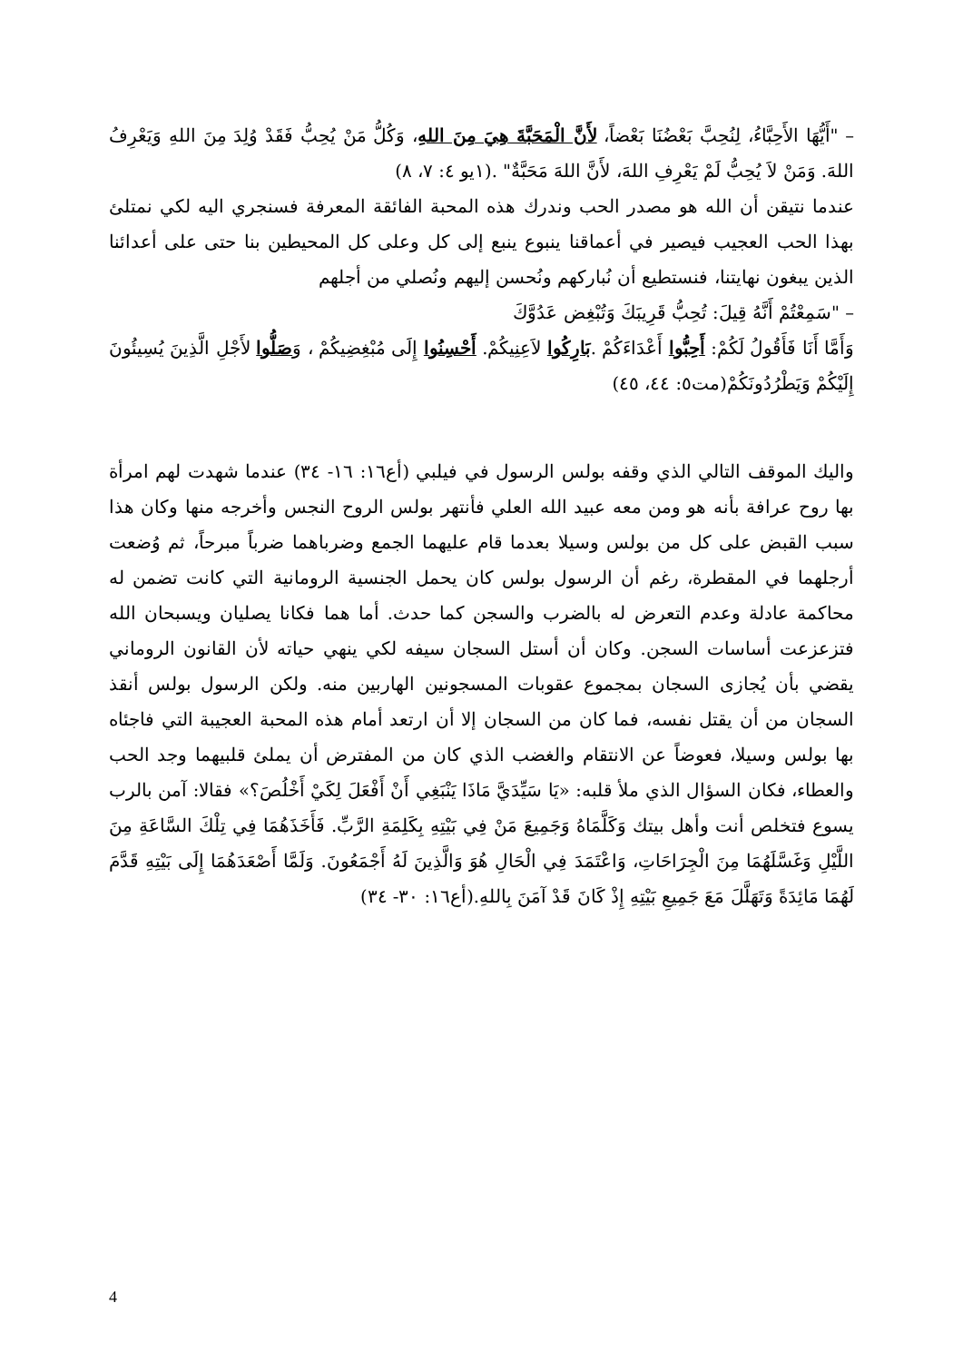– "أَيُّهَا الأَحِبَّاءُ، لِنُحِبَّ بَعْضُنَا بَعْضاً، لأَنَّ الْمَحَبَّةَ هِيَ مِنَ اللهِ، وَكُلُّ مَنْ يُحِبُّ فَقَدْ وُلِدَ مِنَ اللهِ وَيَعْرِفُ اللهَ. وَمَنْ لاَ يُحِبُّ لَمْ يَعْرِفِ اللهَ، لأَنَّ اللهَ مَحَبَّةٌ" .(١يو ٤: ٧، ٨)
عندما نتيقن أن الله هو مصدر الحب وندرك هذه المحبة الفائقة المعرفة فسنجري اليه لكي نمتلئ بهذا الحب العجيب فيصير في أعماقنا ينبوع ينبع إلى كل وعلى كل المحيطين بنا حتى على أعدائنا الذين يبغون نهايتنا، فنستطيع أن نُباركهم ونُحسن إليهم ونُصلي من أجلهم
– "سَمِعْتُمْ أَنَّهُ قِيلَ: تُحِبُّ قَرِيبَكَ وَتُبْغِض عَدُوَّكَ
وَأَمَّا أَنَا فَأَقُولُ لَكُمْ: أَحِبُّوا أَعْدَاءَكُمْ .بَارِكُوا لاَعِنِيكُمْ. أَحْسِنُوا إِلَى مُبْغِضِيكُمْ ، وَصَلُّوا لأَجْلِ الَّذِينَ يُسِيئُونَ إِلَيْكُمْ وَيَطْرُدُونَكُمْ(مت٥: ٤٤، ٤٥)
واليك الموقف التالي الذي وقفه بولس الرسول في فيلبي (أع١٦: ١٦- ٣٤) عندما شهدت لهم امرأة بها روح عرافة بأنه هو ومن معه عبيد الله العلي فأنتهر بولس الروح النجس وأخرجه منها وكان هذا سبب القبض على كل من بولس وسيلا بعدما قام عليهما الجمع وضرباهما ضرباً مبرحاً، ثم وُضعت أرجلهما في المقطرة، رغم أن الرسول بولس كان يحمل الجنسية الرومانية التي كانت تضمن له محاكمة عادلة وعدم التعرض له بالضرب والسجن كما حدث. أما هما فكانا يصليان ويسبحان الله فتزعزعت أساسات السجن. وكان أن أستل السجان سيفه لكي ينهي حياته لأن القانون الروماني يقضي بأن يُجازى السجان بمجموع عقوبات المسجونين الهاربين منه. ولكن الرسول بولس أنقذ السجان من أن يقتل نفسه، فما كان من السجان إلا أن ارتعد أمام هذه المحبة العجيبة التي فاجئاه بها بولس وسيلا، فعوضاً عن الانتقام والغضب الذي كان من المفترض أن يملئ قلبيهما وجد الحب والعطاء، فكان السؤال الذي ملأ قلبه: «يَا سَيِّدَيَّ مَاذَا يَنْبَغِي أَنْ أَفْعَلَ لِكَيْ أَخْلُصَ؟» فقالا: آمن بالرب يسوع فتخلص أنت وأهل بيتك وَكَلَّمَاهُ وَجَمِيعَ مَنْ فِي بَيْتِهِ بِكَلِمَةِ الرَّبِّ. فَأَخَذَهُمَا فِي تِلْكَ السَّاعَةِ مِنَ اللَّيْلِ وَغَسَّلَهُمَا مِنَ الْجِرَاحَاتِ، وَاعْتَمَدَ فِي الْحَالِ هُوَ وَالَّذِينَ لَهُ أَجْمَعُونَ. وَلَمَّا أَصْعَدَهُمَا إِلَى بَيْتِهِ قَدَّمَ لَهُمَا مَائِدَةً وَتَهَلَّلَ مَعَ جَمِيعِ بَيْتِهِ إِذْ كَانَ قَدْ آمَنَ بِاللهِ.(أع١٦: ٣٠- ٣٤)
4